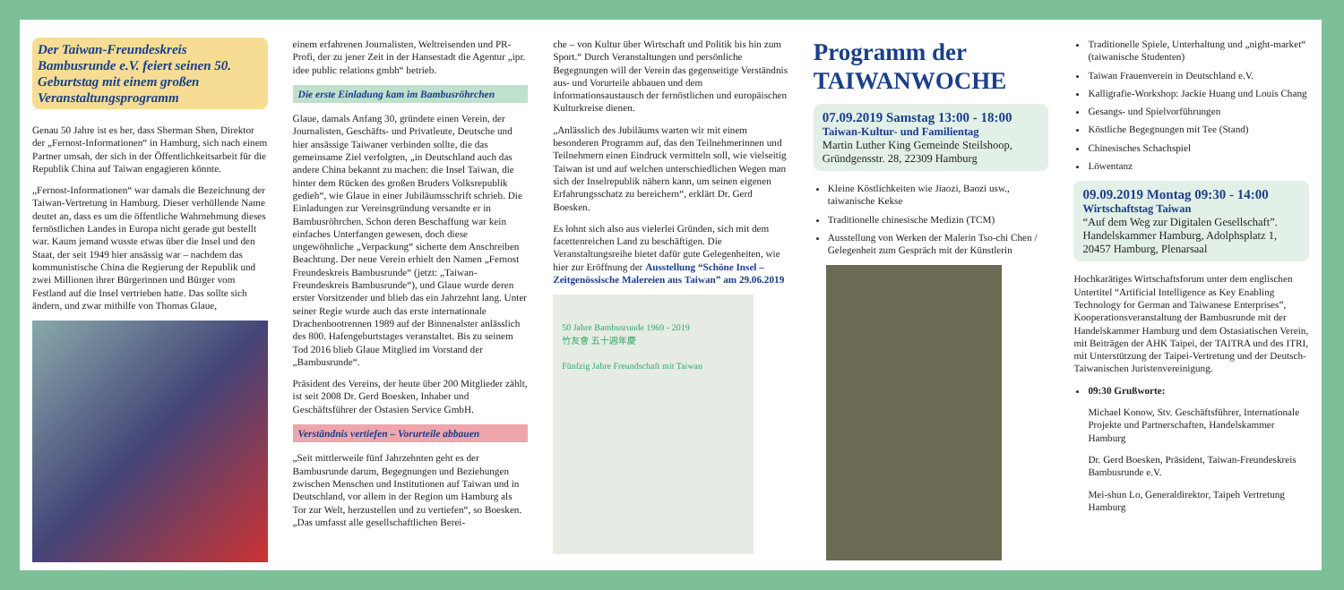Der Taiwan-Freundeskreis Bambusrunde e.V. feiert seinen 50. Geburtstag mit einem großen Veranstaltungsprogramm
Genau 50 Jahre ist es her, dass Sherman Shen, Direktor der „Fernost-Informationen“ in Hamburg, sich nach einem Partner umsah, der sich in der Öffentlichkeitsarbeit für die Republik China auf Taiwan engagieren könnte.
„Fernost-Informationen“ war damals die Bezeichnung der Taiwan-Vertretung in Hamburg. Dieser verhüllende Name deutet an, dass es um die öffentliche Wahrnehmung dieses fernöstlichen Landes in Europa nicht gerade gut bestellt war. Kaum jemand wusste etwas über die Insel und den Staat, der seit 1949 hier ansässig war – nachdem das kommunistische China die Regierung der Republik und zwei Millionen ihrer Bürgerinnen und Bürger vom Festland auf die Insel vertrieben hatte. Das sollte sich ändern, und zwar mithilfe von Thomas Glaue,
einem erfahrenen Journalisten, Weltreisenden und PR-Profi, der zu jener Zeit in der Hansestadt die Agentur „ipr. idee public relations gmbh“ betrieb.
Die erste Einladung kam im Bambusröhrchen
Glaue, damals Anfang 30, gründete einen Verein, der Journalisten, Geschäfts- und Privatleute, Deutsche und hier ansässige Taiwaner verbinden sollte, die das gemeinsame Ziel verfolgten, „in Deutschland auch das andere China bekannt zu machen: die Insel Taiwan, die hinter dem Rücken des großen Bruders Volksrepublik gedieh“, wie Glaue in einer Jubiläumsschrift schrieb. Die Einladungen zur Vereinsgründung versandte er in Bambusröhrchen. Schon deren Beschaffung war kein einfaches Unterfangen gewesen, doch diese ungewöhnliche „Verpackung“ sicherte dem Anschreiben Beachtung. Der neue Verein erhielt den Namen „Fernost Freundeskreis Bambusrunde“ (jetzt: „Taiwan-Freundeskreis Bambusrunde“), und Glaue wurde deren erster Vorsitzender und blieb das ein Jahrzehnt lang. Unter seiner Regie wurde auch das erste internationale Drachenbootrennen 1989 auf der Binnenalster anlässlich des 800. Hafengeburtstages veranstaltet. Bis zu seinem Tod 2016 blieb Glaue Mitglied im Vorstand der „Bambusrunde“.
Präsident des Vereins, der heute über 200 Mitglieder zählt, ist seit 2008 Dr. Gerd Boesken, Inhaber und Geschäftsführer der Ostasien Service GmbH.
Verständnis vertiefen – Vorurteile abbauen
„Seit mittlerweile fünf Jahrzehnten geht es der Bambusrunde darum, Begegnungen und Beziehungen zwischen Menschen und Institutionen auf Taiwan und in Deutschland, vor allem in der Region um Hamburg als Tor zur Welt, herzustellen und zu vertiefen“, so Boesken. „Das umfasst alle gesellschaftlichen Berei-
che – von Kultur über Wirtschaft und Politik bis hin zum Sport.“ Durch Veranstaltungen und persönliche Begegnungen will der Verein das gegenseitige Verständnis aus- und Vorurteile abbauen und dem Informationsaustausch der fernöstlichen und europäischen Kulturkreise dienen.
„Anlässlich des Jubiläums warten wir mit einem besonderen Programm auf, das den Teilnehmerinnen und Teilnehmern einen Eindruck vermitteln soll, wie vielseitig Taiwan ist und auf welchen unterschiedlichen Wegen man sich der Inselrepublik nähern kann, um seinen eigenen Erfahrungsschatz zu bereichern“, erklärt Dr. Gerd Boesken.
Es lohnt sich also aus vielerlei Gründen, sich mit dem facettenreichen Land zu beschäftigen. Die Veranstaltungsreihe bietet dafür gute Gelegenheiten, wie hier zur Eröffnung der Ausstellung “Schöne Insel – Zeitgenössische Malereien aus Taiwan” am 29.06.2019
50 Jahre Bambusrunde 1969 - 2019
竹友會 五十週年慶
Fünfzig Jahre Freundschaft mit Taiwan
Programm der TAIWANWOCHE
07.09.2019 Samstag 13:00 - 18:00
Taiwan-Kultur- und Familientag
Martin Luther King Gemeinde Steilshoop, Gründgensstr. 28, 22309 Hamburg
Kleine Köstlichkeiten wie Jiaozi, Baozi usw., taiwanische Kekse
Traditionelle chinesische Medizin (TCM)
Ausstellung von Werken der Malerin Tso-chi Chen / Gelegenheit zum Gespräch mit der Künstlerin
Traditionelle Spiele, Unterhaltung und „night-market“ (taiwanische Studenten)
Taiwan Frauenverein in Deutschland e.V.
Kalligrafie-Workshop: Jackie Huang und Louis Chang
Gesangs- und Spielvorführungen
Köstliche Begegnungen mit Tee (Stand)
Chinesisches Schachspiel
Löwentanz
09.09.2019 Montag 09:30 - 14:00
Wirtschaftstag Taiwan
“Auf dem Weg zur Digitalen Gesellschaft”. Handelskammer Hamburg, Adolphsplatz 1, 20457 Hamburg, Plenarsaal
Hochkarätiges Wirtschaftsforum unter dem englischen Untertitel “Artificial Intelligence as Key Enabling Technology for German and Taiwanese Enterprises”, Kooperationsveranstaltung der Bambusrunde mit der Handelskammer Hamburg und dem Ostasiatischen Verein, mit Beiträgen der AHK Taipei, der TAITRA und des ITRI, mit Unterstützung der Taipei-Vertretung und der Deutsch-Taiwanischen Juristenvereinigung.
09:30 Grußworte:
Michael Konow, Stv. Geschäftsführer, Internationale Projekte und Partnerschaften, Handelskammer Hamburg
Dr. Gerd Boesken, Präsident, Taiwan-Freundeskreis Bambusrunde e.V.
Mei-shun Lo, Generaldirektor, Taipeh Vertretung Hamburg